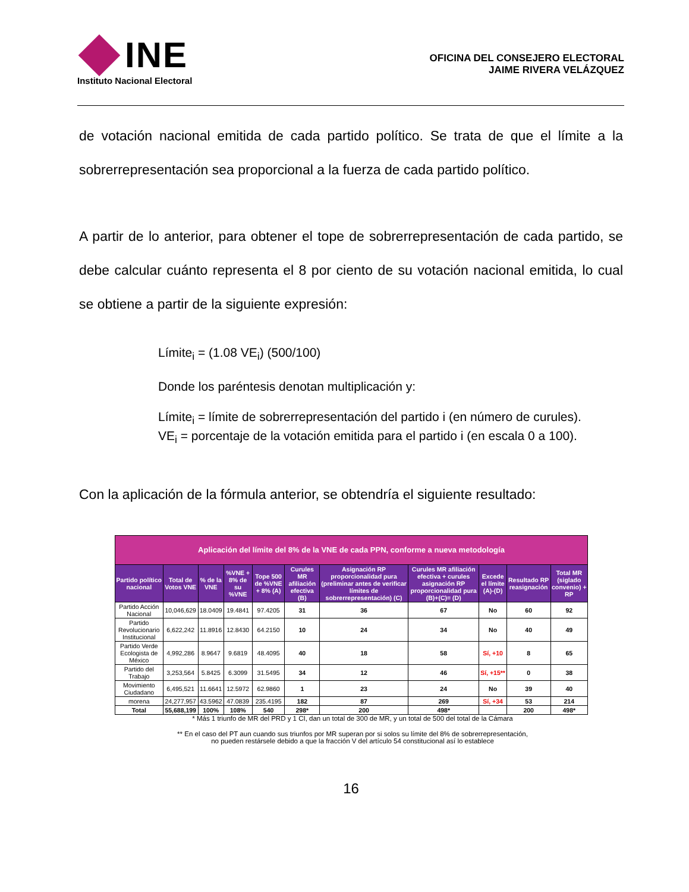INE
Instituto Nacional Electoral
OFICINA DEL CONSEJERO ELECTORAL
JAIME RIVERA VELÁZQUEZ
de votación nacional emitida de cada partido político. Se trata de que el límite a la sobrerrepresentación sea proporcional a la fuerza de cada partido político.
A partir de lo anterior, para obtener el tope de sobrerrepresentación de cada partido, se debe calcular cuánto representa el 8 por ciento de su votación nacional emitida, lo cual se obtiene a partir de la siguiente expresión:
Límite<sub>i</sub> = (1.08 VE<sub>i</sub>) (500/100)
Donde los paréntesis denotan multiplicación y:
Límite<sub>i</sub> = límite de sobrerrepresentación del partido i (en número de curules).
VE<sub>i</sub> = porcentaje de la votación emitida para el partido i (en escala 0 a 100).
Con la aplicación de la fórmula anterior, se obtendría el siguiente resultado:
| Aplicación del límite del 8% de la VNE de cada PPN, conforme a nueva metodología | | | | | | | | | | |
| --- | --- | --- | --- | --- | --- | --- | --- | --- | --- | --- |
| Partido político nacional | Total de Votos VNE | % de la VNE | %VNE + 8% de su %VNE | Tope 500 de %VNE + 8% (A) | Curules MR afiliación efectiva (B) | Asignación RP proporcionalidad pura (preliminar antes de verificar límites de sobrerrepresentación) (C) | Curules MR afiliación efectiva + curules asignación RP proporcionalidad pura (B)+(C)= (D) | Excede el límite (A)-(D) | Resultado RP reasignación | Total MR (siglado convenio) + RP |
| Partido Acción Nacional | 10,046,629 | 18.0409 | 19.4841 | 97.4205 | 31 | 36 | 67 | No | 60 | 92 |
| Partido Revolucionario Institucional | 6,622,242 | 11.8916 | 12.8430 | 64.2150 | 10 | 24 | 34 | No | 40 | 49 |
| Partido Verde Ecologista de México | 4,992,286 | 8.9647 | 9.6819 | 48.4095 | 40 | 18 | 58 | Sí, +10 | 8 | 65 |
| Partido del Trabajo | 3,253,564 | 5.8425 | 6.3099 | 31.5495 | 34 | 12 | 46 | Sí, +15** | 0 | 38 |
| Movimiento Ciudadano | 6,495,521 | 11.6641 | 12.5972 | 62.9860 | 1 | 23 | 24 | No | 39 | 40 |
| morena | 24,277,957 | 43.5962 | 47.0839 | 235.4195 | 182 | 87 | 269 | Sí, +34 | 53 | 214 |
| Total | 55,688,199 | 100% | 108% | 540 | 298* | 200 | 498* | | 200 | 498* |
* Más 1 triunfo de MR del PRD y 1 CI, dan un total de 300 de MR, y un total de 500 del total de la Cámara
** En el caso del PT aun cuando sus triunfos por MR superan por si solos su límite del 8% de sobrerrepresentación, no pueden restársele debido a que la fracción V del artículo 54 constitucional así lo establece
16